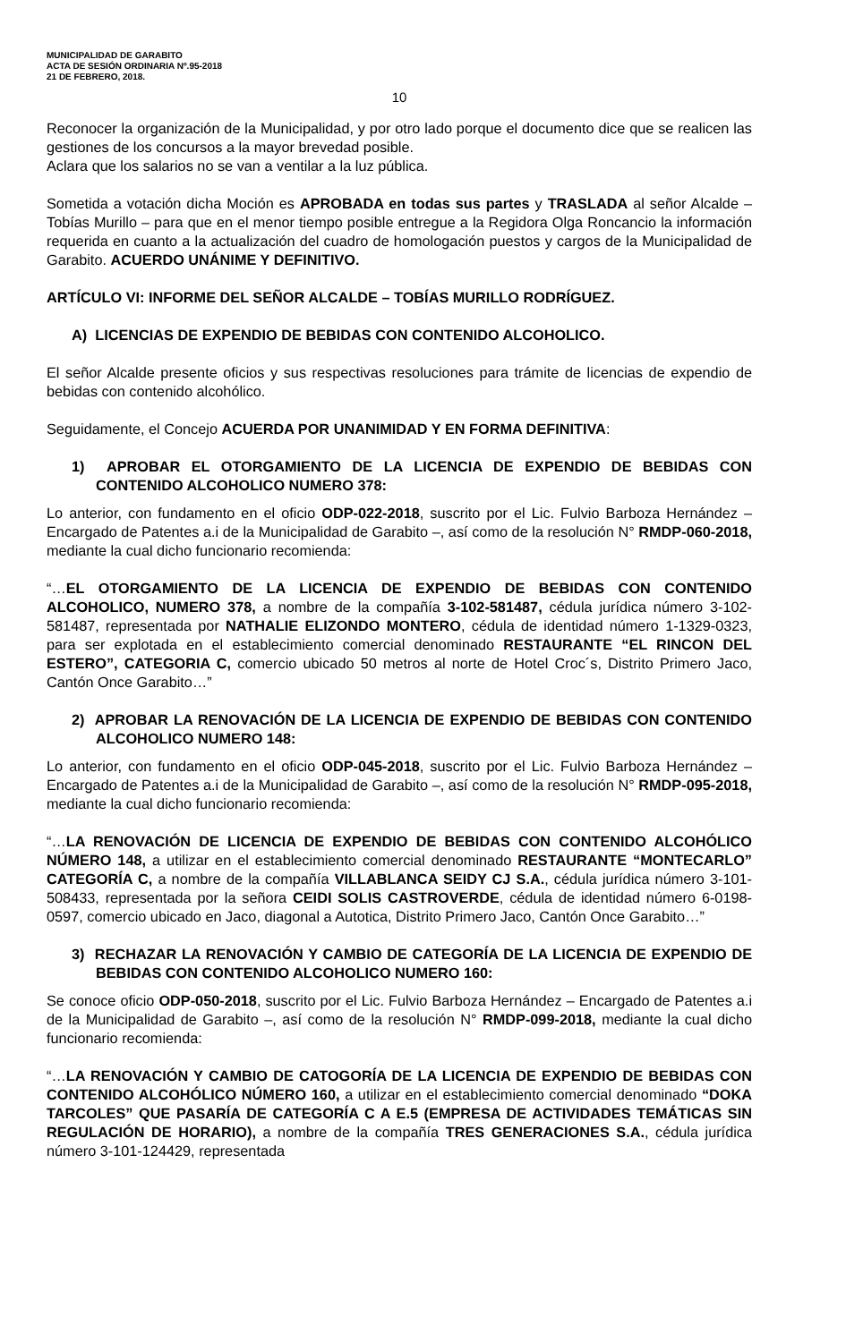MUNICIPALIDAD DE GARABITO
ACTA DE SESIÓN ORDINARIA Nº.95-2018
21 DE FEBRERO, 2018.
10
Reconocer la organización de la Municipalidad, y por otro lado porque el documento dice que se realicen las gestiones de los concursos a la mayor brevedad posible.
Aclara que los salarios no se van a ventilar a la luz pública.
Sometida a votación dicha Moción es APROBADA en todas sus partes y TRASLADA al señor Alcalde – Tobías Murillo – para que en el menor tiempo posible entregue a la Regidora Olga Roncancio la información requerida en cuanto a la actualización del cuadro de homologación puestos y cargos de la Municipalidad de Garabito. ACUERDO UNÁNIME Y DEFINITIVO.
ARTÍCULO VI: INFORME DEL SEÑOR ALCALDE – TOBÍAS MURILLO RODRÍGUEZ.
A) LICENCIAS DE EXPENDIO DE BEBIDAS CON CONTENIDO ALCOHOLICO.
El señor Alcalde presente oficios y sus respectivas resoluciones para trámite de licencias de expendio de bebidas con contenido alcohólico.
Seguidamente, el Concejo ACUERDA POR UNANIMIDAD Y EN FORMA DEFINITIVA:
1) APROBAR EL OTORGAMIENTO DE LA LICENCIA DE EXPENDIO DE BEBIDAS CON CONTENIDO ALCOHOLICO NUMERO 378:
Lo anterior, con fundamento en el oficio ODP-022-2018, suscrito por el Lic. Fulvio Barboza Hernández – Encargado de Patentes a.i de la Municipalidad de Garabito –, así como de la resolución N° RMDP-060-2018, mediante la cual dicho funcionario recomienda:
“…EL OTORGAMIENTO DE LA LICENCIA DE EXPENDIO DE BEBIDAS CON CONTENIDO ALCOHOLICO, NUMERO 378, a nombre de la compañía 3-102-581487, cédula jurídica número 3-102-581487, representada por NATHALIE ELIZONDO MONTERO, cédula de identidad número 1-1329-0323, para ser explotada en el establecimiento comercial denominado RESTAURANTE “EL RINCON DEL ESTERO”, CATEGORIA C, comercio ubicado 50 metros al norte de Hotel Croc´s, Distrito Primero Jaco, Cantón Once Garabito…”
2) APROBAR LA RENOVACIÓN DE LA LICENCIA DE EXPENDIO DE BEBIDAS CON CONTENIDO ALCOHOLICO NUMERO 148:
Lo anterior, con fundamento en el oficio ODP-045-2018, suscrito por el Lic. Fulvio Barboza Hernández – Encargado de Patentes a.i de la Municipalidad de Garabito –, así como de la resolución N° RMDP-095-2018, mediante la cual dicho funcionario recomienda:
“…LA RENOVACIÓN DE LICENCIA DE EXPENDIO DE BEBIDAS CON CONTENIDO ALCOHÓLICO NÚMERO 148, a utilizar en el establecimiento comercial denominado RESTAURANTE “MONTECARLO” CATEGORÍA C, a nombre de la compañía VILLABLANCA SEIDY CJ S.A., cédula jurídica número 3-101-508433, representada por la señora CEIDI SOLIS CASTROVERDE, cédula de identidad número 6-0198-0597, comercio ubicado en Jaco, diagonal a Autotica, Distrito Primero Jaco, Cantón Once Garabito…”
3) RECHAZAR LA RENOVACIÓN Y CAMBIO DE CATEGORÍA DE LA LICENCIA DE EXPENDIO DE BEBIDAS CON CONTENIDO ALCOHOLICO NUMERO 160:
Se conoce oficio ODP-050-2018, suscrito por el Lic. Fulvio Barboza Hernández – Encargado de Patentes a.i de la Municipalidad de Garabito –, así como de la resolución N° RMDP-099-2018, mediante la cual dicho funcionario recomienda:
“…LA RENOVACIÓN Y CAMBIO DE CATOGORÍA DE LA LICENCIA DE EXPENDIO DE BEBIDAS CON CONTENIDO ALCOHÓLICO NÚMERO 160, a utilizar en el establecimiento comercial denominado “DOKA TARCOLES” QUE PASARÍA DE CATEGORÍA C A E.5 (EMPRESA DE ACTIVIDADES TEMÁTICAS SIN REGULACIÓN DE HORARIO), a nombre de la compañía TRES GENERACIONES S.A., cédula jurídica número 3-101-124429, representada